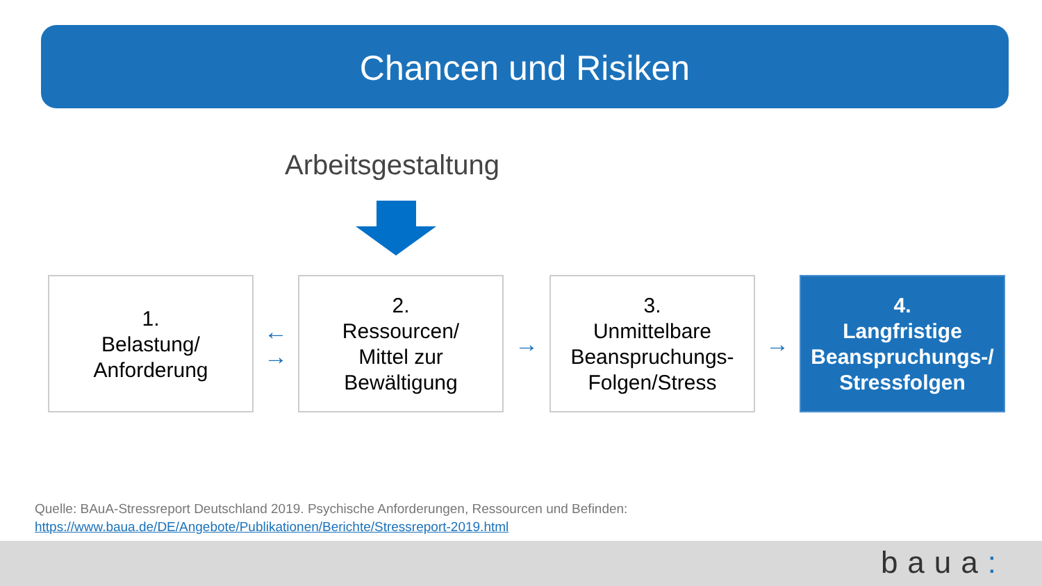Chancen und Risiken
Arbeitsgestaltung
1.
Belastung/
Anforderung
←
→
2.
Ressourcen/
Mittel zur
Bewältigung
→
3.
Unmittelbare
Beanspruchungs-
Folgen/Stress
→
4.
Langfristige
Beanspruchungs-/
Stressfolgen
Quelle: BAuA-Stressreport Deutschland 2019. Psychische Anforderungen, Ressourcen und Befinden:
https://www.baua.de/DE/Angebote/Publikationen/Berichte/Stressreport-2019.html
baua: